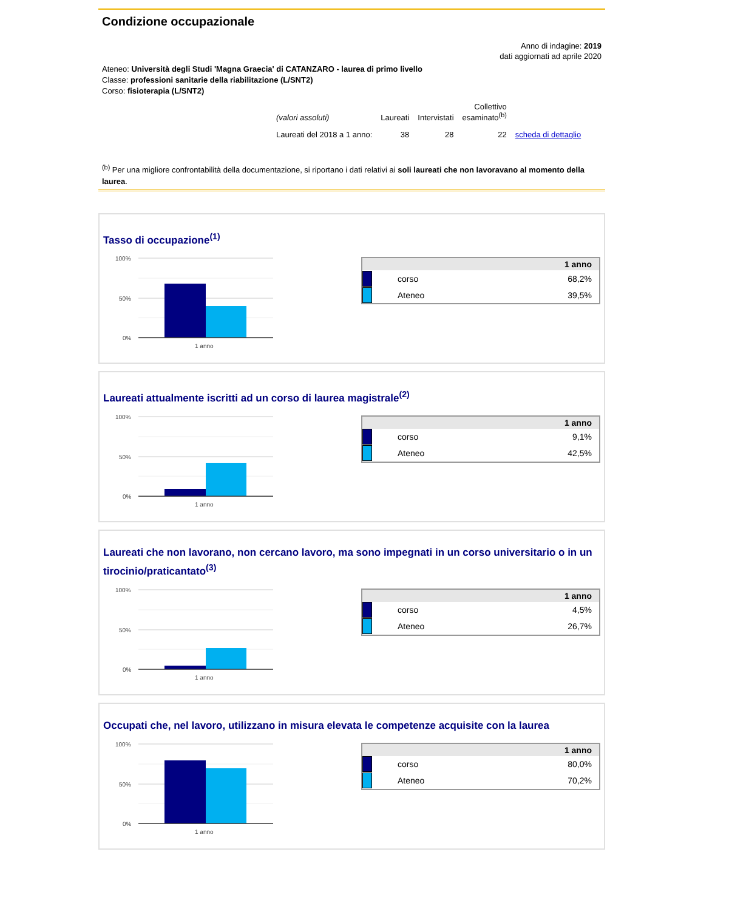Condizione occupazionale
Anno di indagine: 2019
dati aggiornati ad aprile 2020
Ateneo: Università degli Studi 'Magna Graecia' di CATANZARO - laurea di primo livello
Classe: professioni sanitarie della riabilitazione (L/SNT2)
Corso: fisioterapia (L/SNT2)
| (valori assoluti) | Laureati | Intervistati | Collettivo esaminato<sup>(b)</sup> | |
| Laureati del 2018 a 1 anno: | 38 | 28 | 22 | scheda di dettaglio |
<sup>(b)</sup> Per una migliore confrontabilità della documentazione, si riportano i dati relativi ai soli laureati che non lavoravano al momento della laurea.
Tasso di occupazione<sup>(1)</sup>
100%
50%
0%
1 anno
| 1 anno | | |
| --- | --- | --- |
| | corso | 68,2% |
| | Ateneo | 39,5% |
Laureati attualmente iscritti ad un corso di laurea magistrale<sup>(2)</sup>
100%
50%
0%
1 anno
| 1 anno | | |
| --- | --- | --- |
| | corso | 9,1% |
| | Ateneo | 42,5% |
Laureati che non lavorano, non cercano lavoro, ma sono impegnati in un corso universitario o in un tirocinio/praticantato<sup>(3)</sup>
100%
50%
0%
1 anno
| 1 anno | | |
| --- | --- | --- |
| | corso | 4,5% |
| | Ateneo | 26,7% |
Occupati che, nel lavoro, utilizzano in misura elevata le competenze acquisite con la laurea
100%
50%
0%
1 anno
| 1 anno | | |
| --- | --- | --- |
| | corso | 80,0% |
| | Ateneo | 70,2% |